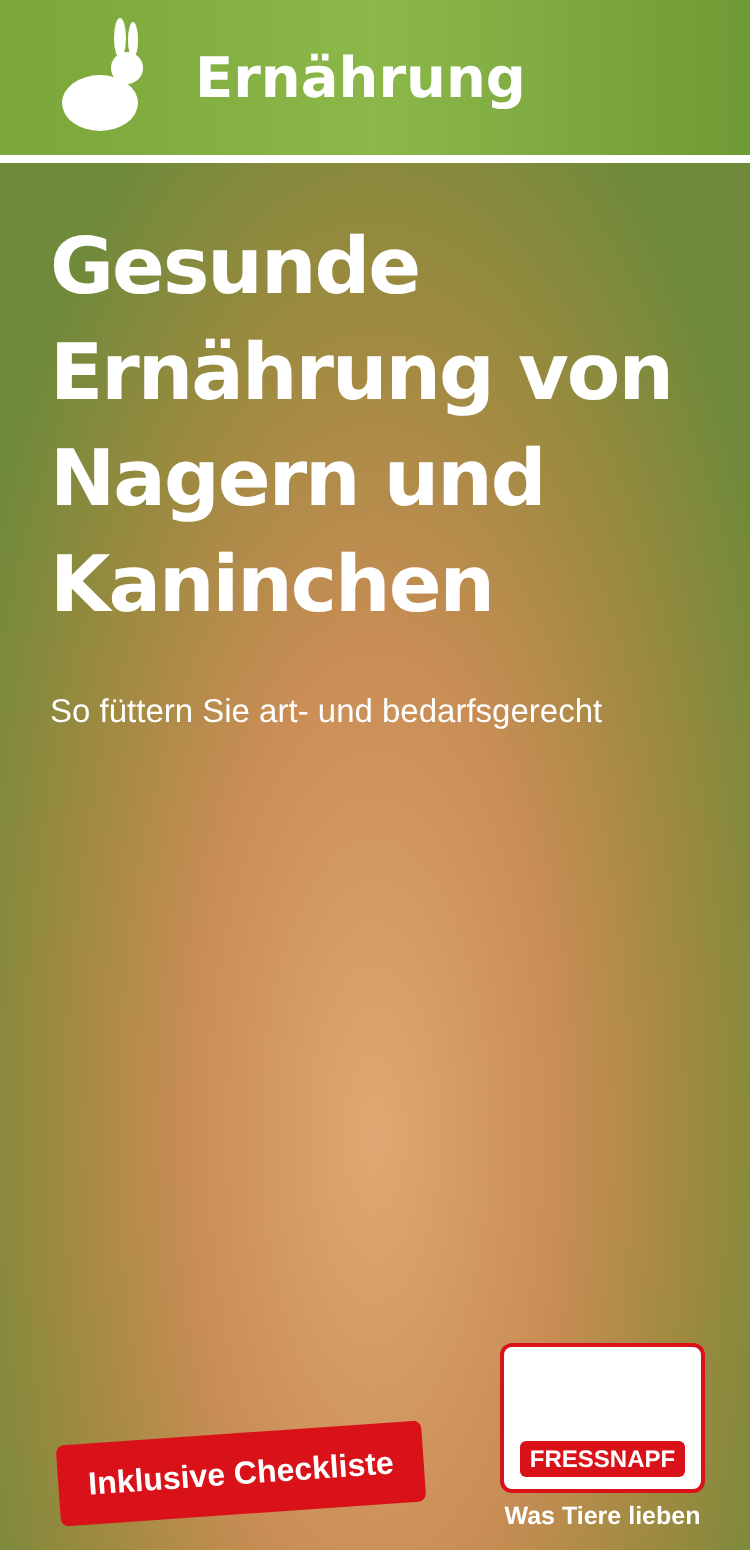Ernährung
Gesunde Ernährung von Nagern und Kaninchen
So füttern Sie art- und bedarfsgerecht
Inklusive Checkliste
FRESSNAPF
Was Tiere lieben